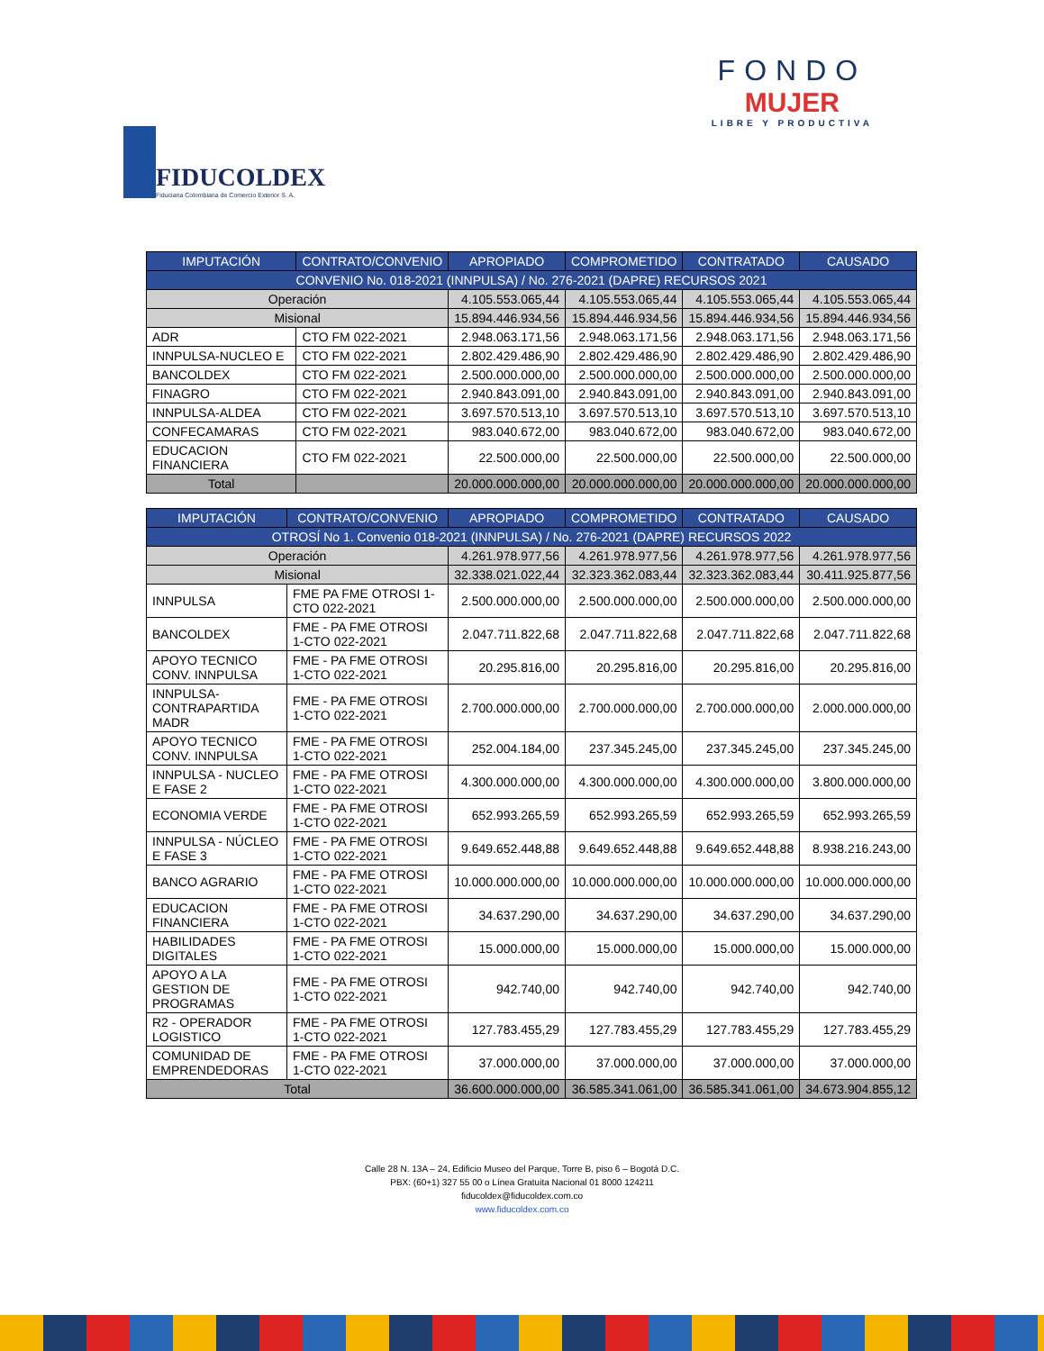FIDUCOLDEX
Fiduciaria Colombiana de Comercio Exterior S. A.
FONDO
MUJER
LIBRE Y PRODUCTIVA
| IMPUTACIÓN | CONTRATO/CONVENIO | APROPIADO | COMPROMETIDO | CONTRATADO | CAUSADO |
| --- | --- | --- | --- | --- | --- |
| CONVENIO No. 018-2021 (INNPULSA) / No. 276-2021 (DAPRE) RECURSOS 2021 | | | | | |
| Operación | | 4.105.553.065,44 | 4.105.553.065,44 | 4.105.553.065,44 | 4.105.553.065,44 |
| Misional | | 15.894.446.934,56 | 15.894.446.934,56 | 15.894.446.934,56 | 15.894.446.934,56 |
| ADR | CTO FM 022-2021 | 2.948.063.171,56 | 2.948.063.171,56 | 2.948.063.171,56 | 2.948.063.171,56 |
| INNPULSA-NUCLEO E | CTO FM 022-2021 | 2.802.429.486,90 | 2.802.429.486,90 | 2.802.429.486,90 | 2.802.429.486,90 |
| BANCOLDEX | CTO FM 022-2021 | 2.500.000.000,00 | 2.500.000.000,00 | 2.500.000.000,00 | 2.500.000.000,00 |
| FINAGRO | CTO FM 022-2021 | 2.940.843.091,00 | 2.940.843.091,00 | 2.940.843.091,00 | 2.940.843.091,00 |
| INNPULSA-ALDEA | CTO FM 022-2021 | 3.697.570.513,10 | 3.697.570.513,10 | 3.697.570.513,10 | 3.697.570.513,10 |
| CONFECAMARAS | CTO FM 022-2021 | 983.040.672,00 | 983.040.672,00 | 983.040.672,00 | 983.040.672,00 |
| EDUCACION FINANCIERA | CTO FM 022-2021 | 22.500.000,00 | 22.500.000,00 | 22.500.000,00 | 22.500.000,00 |
| Total | | 20.000.000.000,00 | 20.000.000.000,00 | 20.000.000.000,00 | 20.000.000.000,00 |
| IMPUTACIÓN | CONTRATO/CONVENIO | APROPIADO | COMPROMETIDO | CONTRATADO | CAUSADO |
| --- | --- | --- | --- | --- | --- |
| OTROSÍ No 1. Convenio 018-2021 (INNPULSA) / No. 276-2021 (DAPRE) RECURSOS 2022 | | | | | |
| Operación | | 4.261.978.977,56 | 4.261.978.977,56 | 4.261.978.977,56 | 4.261.978.977,56 |
| Misional | | 32.338.021.022,44 | 32.323.362.083,44 | 32.323.362.083,44 | 30.411.925.877,56 |
| INNPULSA | FME PA FME OTROSI 1-CTO 022-2021 | 2.500.000.000,00 | 2.500.000.000,00 | 2.500.000.000,00 | 2.500.000.000,00 |
| BANCOLDEX | FME - PA FME OTROSI 1-CTO 022-2021 | 2.047.711.822,68 | 2.047.711.822,68 | 2.047.711.822,68 | 2.047.711.822,68 |
| APOYO TECNICO CONV. INNPULSA | FME - PA FME OTROSI 1-CTO 022-2021 | 20.295.816,00 | 20.295.816,00 | 20.295.816,00 | 20.295.816,00 |
| INNPULSA-CONTRAPARTIDA MADR | FME - PA FME OTROSI 1-CTO 022-2021 | 2.700.000.000,00 | 2.700.000.000,00 | 2.700.000.000,00 | 2.000.000.000,00 |
| APOYO TECNICO CONV. INNPULSA | FME - PA FME OTROSI 1-CTO 022-2021 | 252.004.184,00 | 237.345.245,00 | 237.345.245,00 | 237.345.245,00 |
| INNPULSA - NUCLEO E FASE 2 | FME - PA FME OTROSI 1-CTO 022-2021 | 4.300.000.000,00 | 4.300.000.000,00 | 4.300.000.000,00 | 3.800.000.000,00 |
| ECONOMIA VERDE | FME - PA FME OTROSI 1-CTO 022-2021 | 652.993.265,59 | 652.993.265,59 | 652.993.265,59 | 652.993.265,59 |
| INNPULSA - NÚCLEO E FASE 3 | FME - PA FME OTROSI 1-CTO 022-2021 | 9.649.652.448,88 | 9.649.652.448,88 | 9.649.652.448,88 | 8.938.216.243,00 |
| BANCO AGRARIO | FME - PA FME OTROSI 1-CTO 022-2021 | 10.000.000.000,00 | 10.000.000.000,00 | 10.000.000.000,00 | 10.000.000.000,00 |
| EDUCACION FINANCIERA | FME - PA FME OTROSI 1-CTO 022-2021 | 34.637.290,00 | 34.637.290,00 | 34.637.290,00 | 34.637.290,00 |
| HABILIDADES DIGITALES | FME - PA FME OTROSI 1-CTO 022-2021 | 15.000.000,00 | 15.000.000,00 | 15.000.000,00 | 15.000.000,00 |
| APOYO A LA GESTION DE PROGRAMAS | FME - PA FME OTROSI 1-CTO 022-2021 | 942.740,00 | 942.740,00 | 942.740,00 | 942.740,00 |
| R2 - OPERADOR LOGISTICO | FME - PA FME OTROSI 1-CTO 022-2021 | 127.783.455,29 | 127.783.455,29 | 127.783.455,29 | 127.783.455,29 |
| COMUNIDAD DE EMPRENDEDORAS | FME - PA FME OTROSI 1-CTO 022-2021 | 37.000.000,00 | 37.000.000,00 | 37.000.000,00 | 37.000.000,00 |
| Total | | 36.600.000.000,00 | 36.585.341.061,00 | 36.585.341.061,00 | 34.673.904.855,12 |
Calle 28 N. 13A – 24, Edificio Museo del Parque, Torre B, piso 6 – Bogotá D.C.
PBX: (60+1) 327 55 00 o Línea Gratuita Nacional 01 8000 124211
fiducoldex@fiducoldex.com.co
www.fiducoldex.com.co